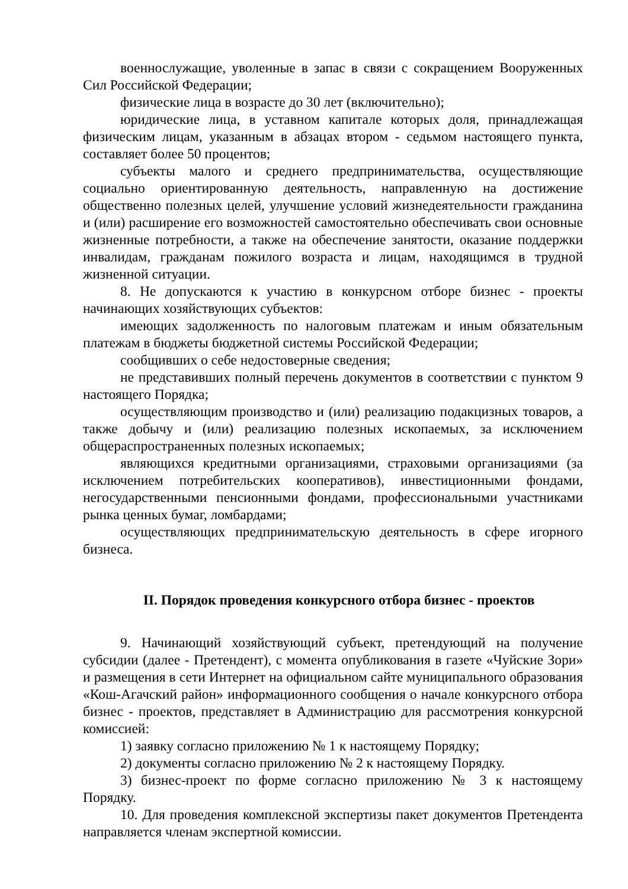военнослужащие, уволенные в запас в связи с сокращением Вооруженных Сил Российской Федерации;
физические лица в возрасте до 30 лет (включительно);
юридические лица, в уставном капитале которых доля, принадлежащая физическим лицам, указанным в абзацах втором - седьмом настоящего пункта, составляет более 50 процентов;
субъекты малого и среднего предпринимательства, осуществляющие социально ориентированную деятельность, направленную на достижение общественно полезных целей, улучшение условий жизнедеятельности гражданина и (или) расширение его возможностей самостоятельно обеспечивать свои основные жизненные потребности, а также на обеспечение занятости, оказание поддержки инвалидам, гражданам пожилого возраста и лицам, находящимся в трудной жизненной ситуации.
8. Не допускаются к участию в конкурсном отборе бизнес - проекты начинающих хозяйствующих субъектов:
имеющих задолженность по налоговым платежам и иным обязательным платежам в бюджеты бюджетной системы Российской Федерации;
сообщивших о себе недостоверные сведения;
не представивших полный перечень документов в соответствии с пунктом 9 настоящего Порядка;
осуществляющим производство и (или) реализацию подакцизных товаров, а также добычу и (или) реализацию полезных ископаемых, за исключением общераспространенных полезных ископаемых;
являющихся кредитными организациями, страховыми организациями (за исключением потребительских кооперативов), инвестиционными фондами, негосударственными пенсионными фондами, профессиональными участниками рынка ценных бумаг, ломбардами;
осуществляющих предпринимательскую деятельность в сфере игорного бизнеса.
II. Порядок проведения конкурсного отбора бизнес - проектов
9. Начинающий хозяйствующий субъект, претендующий на получение субсидии (далее - Претендент), с момента опубликования в газете «Чуйские Зори» и размещения в сети Интернет на официальном сайте муниципального образования «Кош-Агачский район» информационного сообщения о начале конкурсного отбора бизнес - проектов, представляет в Администрацию для рассмотрения конкурсной комиссией:
1) заявку согласно приложению № 1 к настоящему Порядку;
2) документы согласно приложению № 2 к настоящему Порядку.
3) бизнес-проект по форме согласно приложению № 3 к настоящему Порядку.
10. Для проведения комплексной экспертизы пакет документов Претендента направляется членам экспертной комиссии.